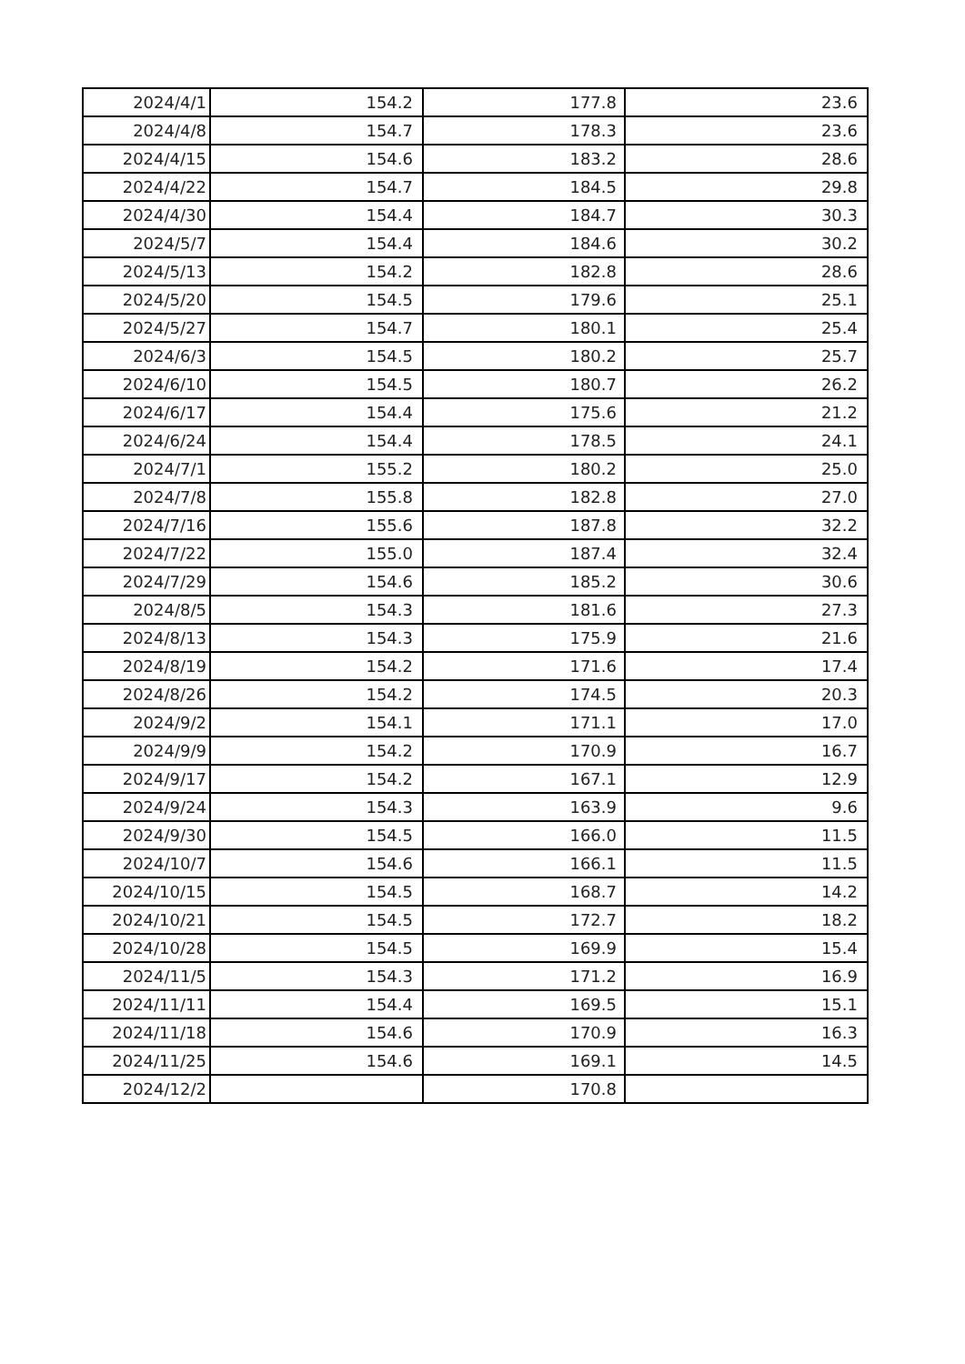| 2024/4/1 | 154.2 | 177.8 | 23.6 |
| 2024/4/8 | 154.7 | 178.3 | 23.6 |
| 2024/4/15 | 154.6 | 183.2 | 28.6 |
| 2024/4/22 | 154.7 | 184.5 | 29.8 |
| 2024/4/30 | 154.4 | 184.7 | 30.3 |
| 2024/5/7 | 154.4 | 184.6 | 30.2 |
| 2024/5/13 | 154.2 | 182.8 | 28.6 |
| 2024/5/20 | 154.5 | 179.6 | 25.1 |
| 2024/5/27 | 154.7 | 180.1 | 25.4 |
| 2024/6/3 | 154.5 | 180.2 | 25.7 |
| 2024/6/10 | 154.5 | 180.7 | 26.2 |
| 2024/6/17 | 154.4 | 175.6 | 21.2 |
| 2024/6/24 | 154.4 | 178.5 | 24.1 |
| 2024/7/1 | 155.2 | 180.2 | 25.0 |
| 2024/7/8 | 155.8 | 182.8 | 27.0 |
| 2024/7/16 | 155.6 | 187.8 | 32.2 |
| 2024/7/22 | 155.0 | 187.4 | 32.4 |
| 2024/7/29 | 154.6 | 185.2 | 30.6 |
| 2024/8/5 | 154.3 | 181.6 | 27.3 |
| 2024/8/13 | 154.3 | 175.9 | 21.6 |
| 2024/8/19 | 154.2 | 171.6 | 17.4 |
| 2024/8/26 | 154.2 | 174.5 | 20.3 |
| 2024/9/2 | 154.1 | 171.1 | 17.0 |
| 2024/9/9 | 154.2 | 170.9 | 16.7 |
| 2024/9/17 | 154.2 | 167.1 | 12.9 |
| 2024/9/24 | 154.3 | 163.9 | 9.6 |
| 2024/9/30 | 154.5 | 166.0 | 11.5 |
| 2024/10/7 | 154.6 | 166.1 | 11.5 |
| 2024/10/15 | 154.5 | 168.7 | 14.2 |
| 2024/10/21 | 154.5 | 172.7 | 18.2 |
| 2024/10/28 | 154.5 | 169.9 | 15.4 |
| 2024/11/5 | 154.3 | 171.2 | 16.9 |
| 2024/11/11 | 154.4 | 169.5 | 15.1 |
| 2024/11/18 | 154.6 | 170.9 | 16.3 |
| 2024/11/25 | 154.6 | 169.1 | 14.5 |
| 2024/12/2 | | 170.8 | |